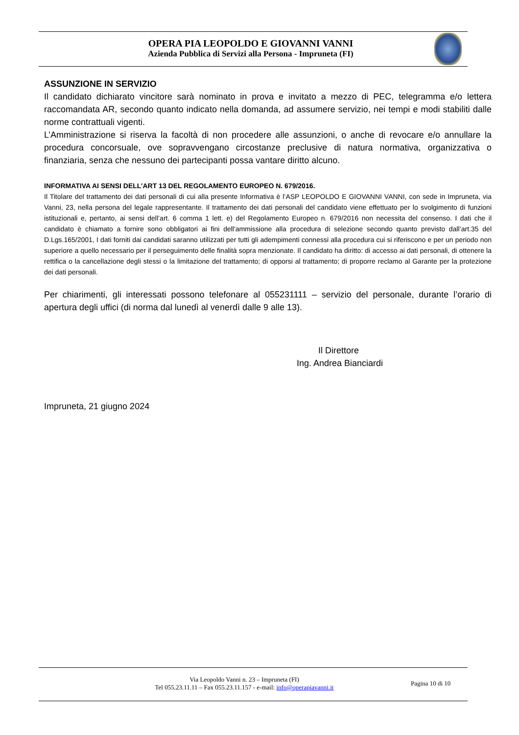OPERA PIA LEOPOLDO E GIOVANNI VANNI
Azienda Pubblica di Servizi alla Persona - Impruneta (FI)
ASSUNZIONE IN SERVIZIO
Il candidato dichiarato vincitore sarà nominato in prova e invitato a mezzo di PEC, telegramma e/o lettera raccomandata AR, secondo quanto indicato nella domanda, ad assumere servizio, nei tempi e modi stabiliti dalle norme contrattuali vigenti.
L’Amministrazione si riserva la facoltà di non procedere alle assunzioni, o anche di revocare e/o annullare la procedura concorsuale, ove sopravvengano circostanze preclusive di natura normativa, organizzativa o finanziaria, senza che nessuno dei partecipanti possa vantare diritto alcuno.
INFORMATIVA AI SENSI DELL’ART 13 DEL REGOLAMENTO EUROPEO N. 679/2016.
Il Titolare del trattamento dei dati personali di cui alla presente Informativa è l’ASP LEOPOLDO E GIOVANNI VANNI, con sede in Impruneta, via Vanni, 23, nella persona del legale rappresentante. Il trattamento dei dati personali del candidato viene effettuato per lo svolgimento di funzioni istituzionali e, pertanto, ai sensi dell’art. 6 comma 1 lett. e) del Regolamento Europeo n. 679/2016 non necessita del consenso. I dati che il candidato è chiamato a fornire sono obbligatori ai fini dell'ammissione alla procedura di selezione secondo quanto previsto dall’art.35 del D.Lgs.165/2001, I dati forniti dai candidati saranno utilizzati per tutti gli adempimenti connessi alla procedura cui si riferiscono e per un periodo non superiore a quello necessario per il perseguimento delle finalità sopra menzionate. Il candidato ha diritto: di accesso ai dati personali, di ottenere la rettifica o la cancellazione degli stessi o la limitazione del trattamento; di opporsi al trattamento; di proporre reclamo al Garante per la protezione dei dati personali.
Per chiarimenti, gli interessati possono telefonare al 055231111 – servizio del personale, durante l’orario di apertura degli uffici (di norma dal lunedì al venerdì dalle 9 alle 13).
Il Direttore
Ing. Andrea Bianciardi
Impruneta, 21 giugno 2024
Via Leopoldo Vanni n. 23 – Impruneta (FI)
Tel 055.23.11.11 – Fax 055.23.11.157 - e-mail: info@operapiavanni.it
Pagina 10 di 10